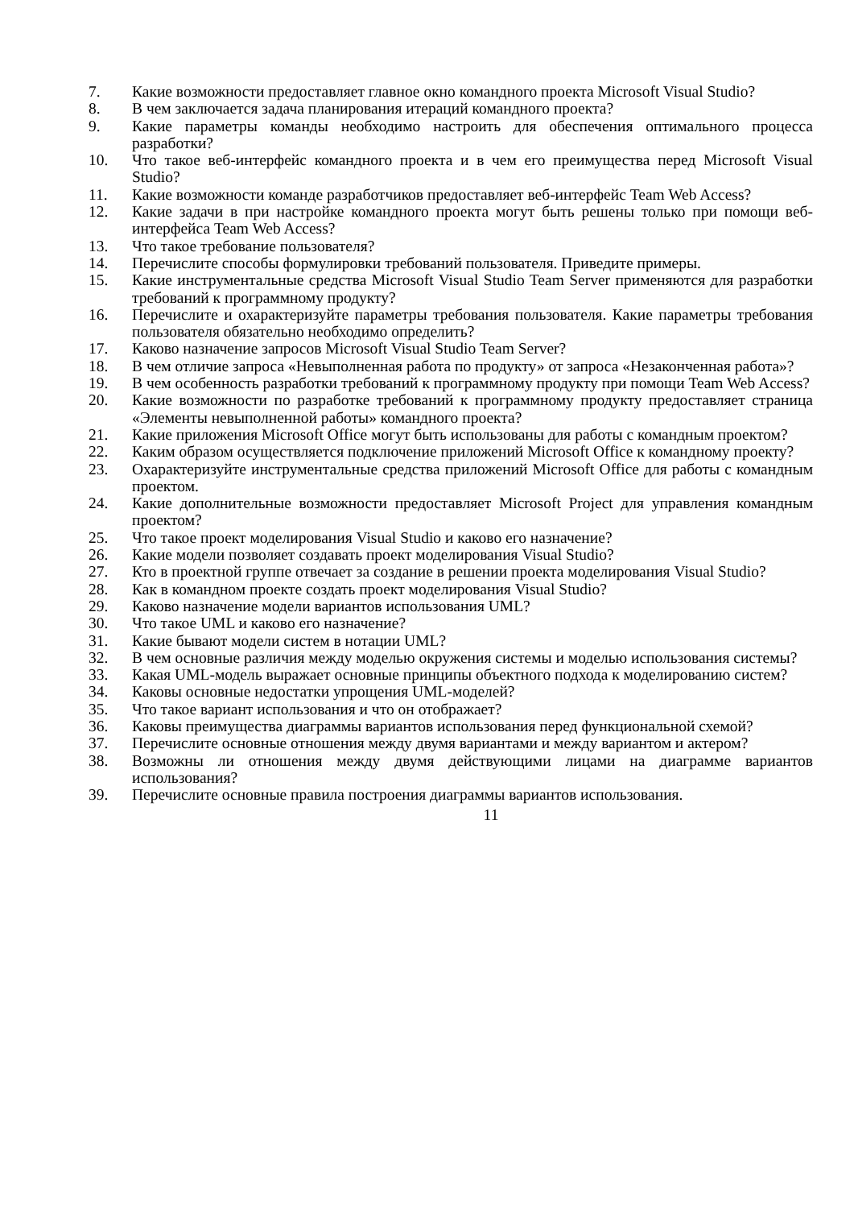7. Какие возможности предоставляет главное окно командного проекта Microsoft Visual Studio?
8. В чем заключается задача планирования итераций командного проекта?
9. Какие параметры команды необходимо настроить для обеспечения оптимального процесса разработки?
10. Что такое веб-интерфейс командного проекта и в чем его преимущества перед Microsoft Visual Studio?
11. Какие возможности команде разработчиков предоставляет веб-интерфейс Team Web Access?
12. Какие задачи в при настройке командного проекта могут быть решены только при помощи веб-интерфейса Team Web Access?
13. Что такое требование пользователя?
14. Перечислите способы формулировки требований пользователя. Приведите примеры.
15. Какие инструментальные средства Microsoft Visual Studio Team Server применяются для разработки требований к программному продукту?
16. Перечислите и охарактеризуйте параметры требования пользователя. Какие параметры требования пользователя обязательно необходимо определить?
17. Каково назначение запросов Microsoft Visual Studio Team Server?
18. В чем отличие запроса «Невыполненная работа по продукту» от запроса «Незаконченная работа»?
19. В чем особенность разработки требований к программному продукту при помощи Team Web Access?
20. Какие возможности по разработке требований к программному продукту предоставляет страница «Элементы невыполненной работы» командного проекта?
21. Какие приложения Microsoft Office могут быть использованы для работы с командным проектом?
22. Каким образом осуществляется подключение приложений Microsoft Office к командному проекту?
23. Охарактеризуйте инструментальные средства приложений Microsoft Office для работы с командным проектом.
24. Какие дополнительные возможности предоставляет Microsoft Project для управления командным проектом?
25. Что такое проект моделирования Visual Studio и каково его назначение?
26. Какие модели позволяет создавать проект моделирования Visual Studio?
27. Кто в проектной группе отвечает за создание в решении проекта моделирования Visual Studio?
28. Как в командном проекте создать проект моделирования Visual Studio?
29. Каково назначение модели вариантов использования UML?
30. Что такое UML и каково его назначение?
31. Какие бывают модели систем в нотации UML?
32. В чем основные различия между моделью окружения системы и моделью использования системы?
33. Какая UML-модель выражает основные принципы объектного подхода к моделированию систем?
34. Каковы основные недостатки упрощения UML-моделей?
35. Что такое вариант использования и что он отображает?
36. Каковы преимущества диаграммы вариантов использования перед функциональной схемой?
37. Перечислите основные отношения между двумя вариантами и между вариантом и актером?
38. Возможны ли отношения между двумя действующими лицами на диаграмме вариантов использования?
39. Перечислите основные правила построения диаграммы вариантов использования.
11